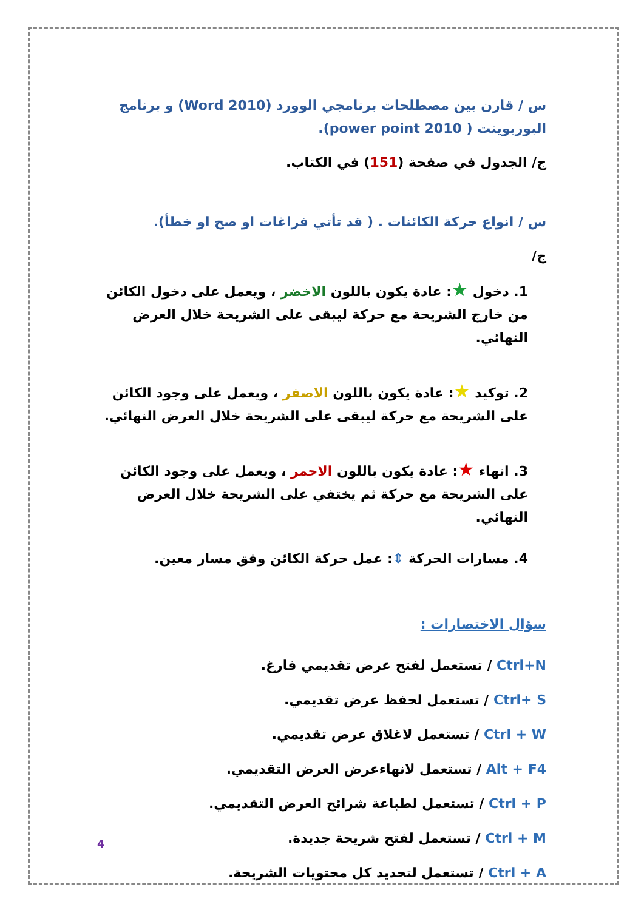س / قارن بين مصطلحات برنامجي الوورد (Word 2010) و برنامج البوربوينت ( power point 2010).
ج/ الجدول في صفحة (151) في الكتاب.
س / انواع حركة الكائنات . ( قد تأتي فراغات او صح او خطأ).
ج/
1. دخول ★: عادة يكون باللون الاخضر ، ويعمل على دخول الكائن من خارج الشريحة مع حركة ليبقى على الشريحة خلال العرض النهائي.
2. توكيد ★: عادة يكون باللون الاصفر ، ويعمل على وجود الكائن على الشريحة مع حركة ليبقى على الشريحة خلال العرض النهائي.
3. انهاء ★: عادة يكون باللون الاحمر ، ويعمل على وجود الكائن على الشريحة مع حركة ثم يختفي على الشريحة خلال العرض النهائي.
4. مسارات الحركة ⇕: عمل حركة الكائن وفق مسار معين.
سؤال الاختصارات :
Ctrl+N / تستعمل لفتح عرض تقديمي فارغ.
Ctrl+ S / تستعمل لحفظ عرض تقديمي.
Ctrl + W / تستعمل لاغلاق عرض تقديمي.
Alt + F4 / تستعمل لانهاءعرض العرض التقديمي.
Ctrl + P / تستعمل لطباعة شرائح العرض التقديمي.
Ctrl + M / تستعمل لفتح شريحة جديدة.
Ctrl + A / تستعمل لتحديد كل محتويات الشريحة.
4